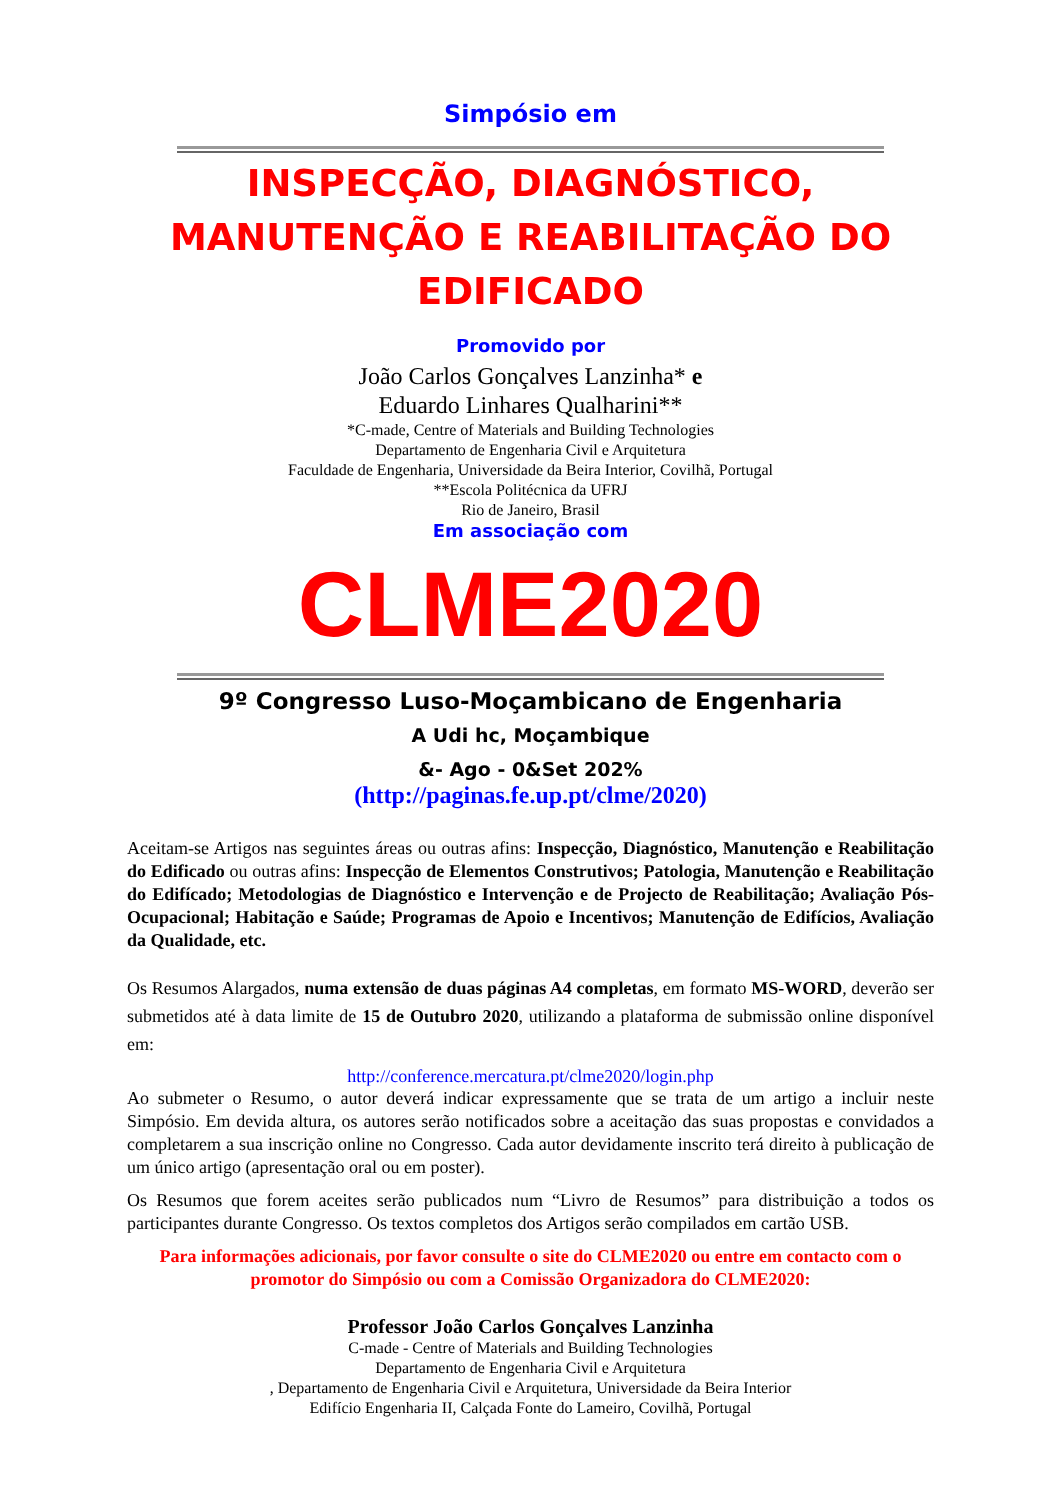Simpósio em
INSPECÇÃO, DIAGNÓSTICO, MANUTENÇÃO E REABILITAÇÃO DO EDIFICADO
Promovido por
João Carlos Gonçalves Lanzinha* e
Eduardo Linhares Qualharini**
*C-made, Centre of Materials and Building Technologies
Departamento de Engenharia Civil e Arquitetura
Faculdade de Engenharia, Universidade da Beira Interior, Covilhã, Portugal
**Escola Politécnica da UFRJ
Rio de Janeiro, Brasil
Em associação com
CLME2020
9º Congresso Luso-Moçambicano de Engenharia
A Udi hc, Moçambique
&- Ago - 0&Set 202%
(http://paginas.fe.up.pt/clme/2020)
Aceitam-se Artigos nas seguintes áreas ou outras afins: Inspecção, Diagnóstico, Manutenção e Reabilitação do Edificado ou outras afins: Inspecção de Elementos Construtivos; Patologia, Manutenção e Reabilitação do Edifícado; Metodologias de Diagnóstico e Intervenção e de Projecto de Reabilitação; Avaliação Pós-Ocupacional; Habitação e Saúde; Programas de Apoio e Incentivos; Manutenção de Edifícios, Avaliação da Qualidade, etc.
Os Resumos Alargados, numa extensão de duas páginas A4 completas, em formato MS-WORD, deverão ser submetidos até à data limite de 15 de Outubro 2020, utilizando a plataforma de submissão online disponível em:
http://conference.mercatura.pt/clme2020/login.php
Ao submeter o Resumo, o autor deverá indicar expressamente que se trata de um artigo a incluir neste Simpósio. Em devida altura, os autores serão notificados sobre a aceitação das suas propostas e convidados a completarem a sua inscrição online no Congresso. Cada autor devidamente inscrito terá direito à publicação de um único artigo (apresentação oral ou em poster).
Os Resumos que forem aceites serão publicados num “Livro de Resumos” para distribuição a todos os participantes durante Congresso. Os textos completos dos Artigos serão compilados em cartão USB.
Para informações adicionais, por favor consulte o site do CLME2020 ou entre em contacto com o promotor do Simpósio ou com a Comissão Organizadora do CLME2020:
Professor João Carlos Gonçalves Lanzinha
C-made - Centre of Materials and Building Technologies
Departamento de Engenharia Civil e Arquitetura
, Departamento de Engenharia Civil e Arquitetura, Universidade da Beira Interior
Edifício Engenharia II, Calçada Fonte do Lameiro, Covilhã, Portugal